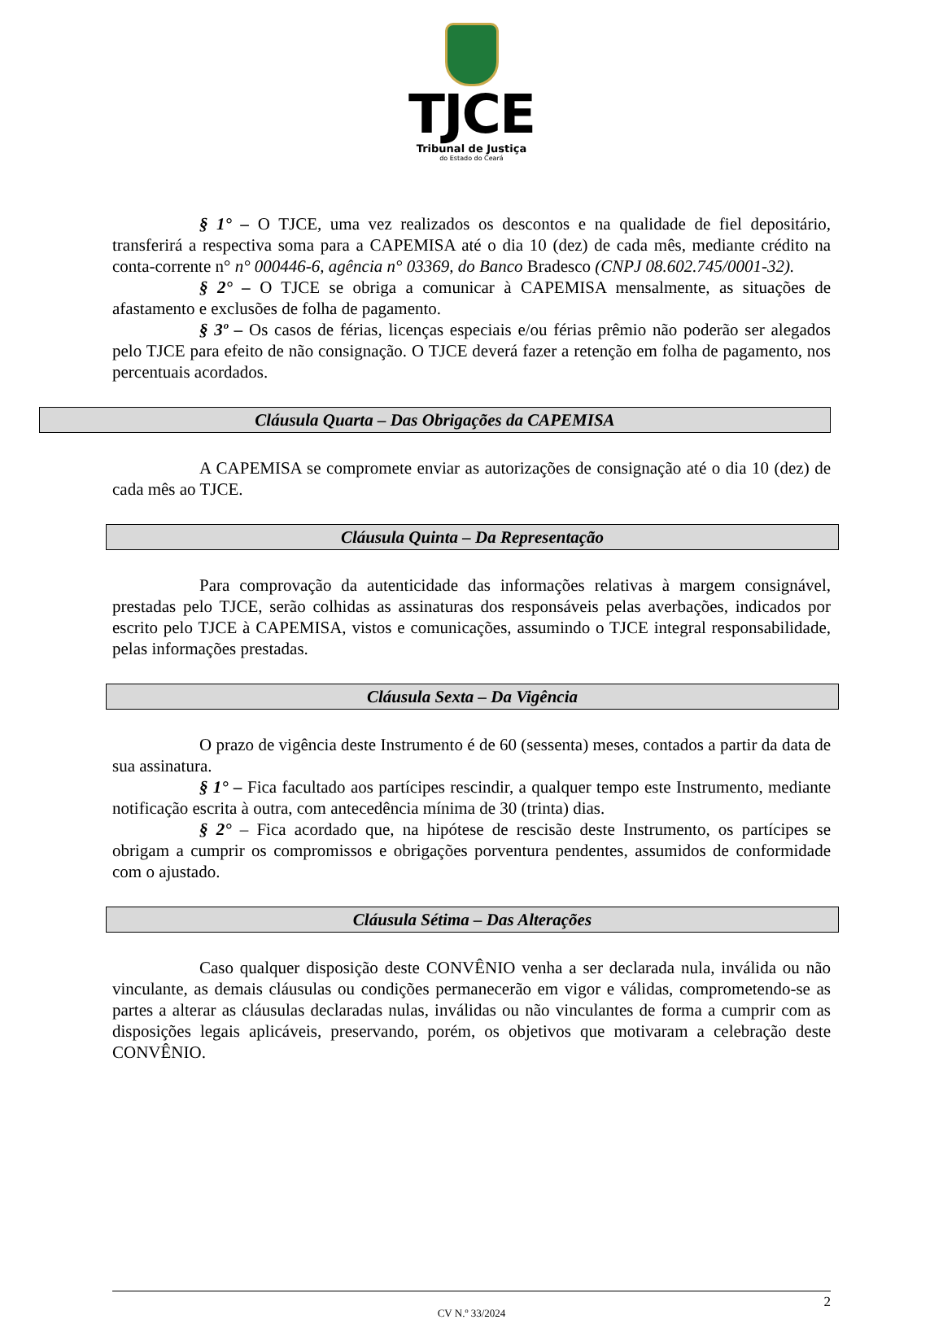TJCE
Tribunal de Justiça
do Estado do Ceará
§ 1° – O TJCE, uma vez realizados os descontos e na qualidade de fiel depositário, transferirá a respectiva soma para a CAPEMISA até o dia 10 (dez) de cada mês, mediante crédito na conta-corrente n° n° 000446-6, agência n° 03369, do Banco Bradesco (CNPJ 08.602.745/0001-32).
§ 2° – O TJCE se obriga a comunicar à CAPEMISA mensalmente, as situações de afastamento e exclusões de folha de pagamento.
§ 3º – Os casos de férias, licenças especiais e/ou férias prêmio não poderão ser alegados pelo TJCE para efeito de não consignação. O TJCE deverá fazer a retenção em folha de pagamento, nos percentuais acordados.
Cláusula Quarta – Das Obrigações da CAPEMISA
A CAPEMISA se compromete enviar as autorizações de consignação até o dia 10 (dez) de cada mês ao TJCE.
Cláusula Quinta – Da Representação
Para comprovação da autenticidade das informações relativas à margem consignável, prestadas pelo TJCE, serão colhidas as assinaturas dos responsáveis pelas averbações, indicados por escrito pelo TJCE à CAPEMISA, vistos e comunicações, assumindo o TJCE integral responsabilidade, pelas informações prestadas.
Cláusula Sexta – Da Vigência
O prazo de vigência deste Instrumento é de 60 (sessenta) meses, contados a partir da data de sua assinatura.
§ 1° – Fica facultado aos partícipes rescindir, a qualquer tempo este Instrumento, mediante notificação escrita à outra, com antecedência mínima de 30 (trinta) dias.
§ 2° – Fica acordado que, na hipótese de rescisão deste Instrumento, os partícipes se obrigam a cumprir os compromissos e obrigações porventura pendentes, assumidos de conformidade com o ajustado.
Cláusula Sétima – Das Alterações
Caso qualquer disposição deste CONVÊNIO venha a ser declarada nula, inválida ou não vinculante, as demais cláusulas ou condições permanecerão em vigor e válidas, comprometendo-se as partes a alterar as cláusulas declaradas nulas, inválidas ou não vinculantes de forma a cumprir com as disposições legais aplicáveis, preservando, porém, os objetivos que motivaram a celebração deste CONVÊNIO.
CV N.º 33/2024
2